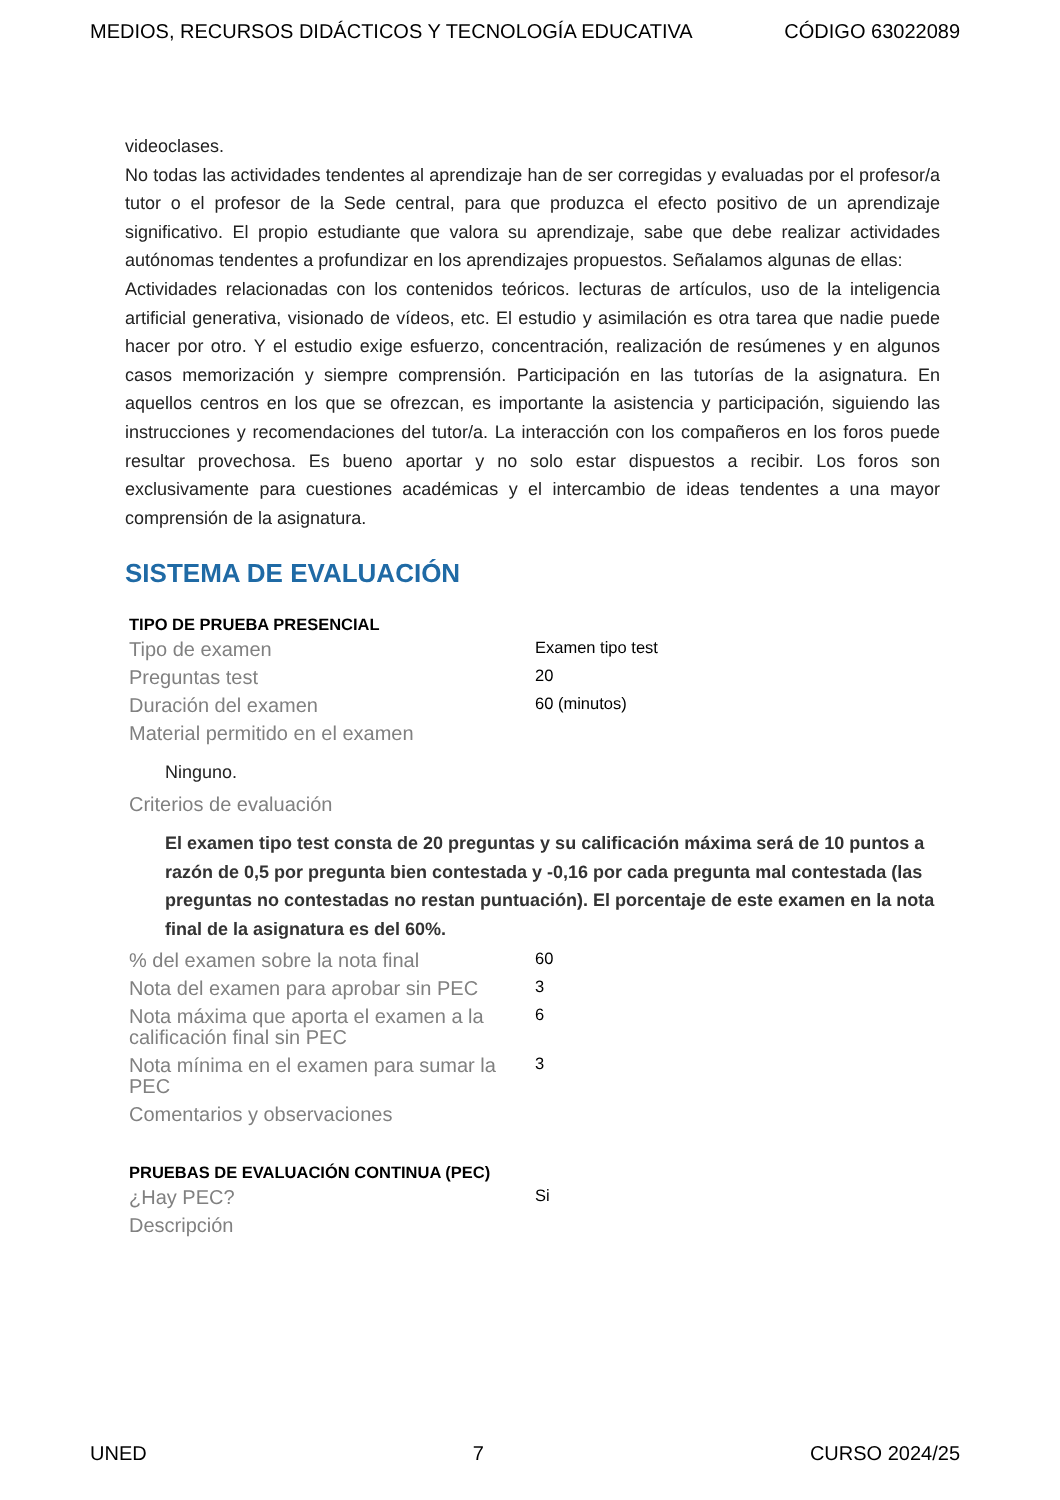MEDIOS, RECURSOS DIDÁCTICOS Y TECNOLOGÍA EDUCATIVA CÓDIGO 63022089
videoclases.
No todas las actividades tendentes al aprendizaje han de ser corregidas y evaluadas por el profesor/a tutor o el profesor de la Sede central, para que produzca el efecto positivo de un aprendizaje significativo. El propio estudiante que valora su aprendizaje, sabe que debe realizar actividades autónomas tendentes a profundizar en los aprendizajes propuestos. Señalamos algunas de ellas:
Actividades relacionadas con los contenidos teóricos. lecturas de artículos, uso de la inteligencia artificial generativa, visionado de vídeos, etc. El estudio y asimilación es otra tarea que nadie puede hacer por otro. Y el estudio exige esfuerzo, concentración, realización de resúmenes y en algunos casos memorización y siempre comprensión. Participación en las tutorías de la asignatura. En aquellos centros en los que se ofrezcan, es importante la asistencia y participación, siguiendo las instrucciones y recomendaciones del tutor/a. La interacción con los compañeros en los foros puede resultar provechosa. Es bueno aportar y no solo estar dispuestos a recibir. Los foros son exclusivamente para cuestiones académicas y el intercambio de ideas tendentes a una mayor comprensión de la asignatura.
SISTEMA DE EVALUACIÓN
TIPO DE PRUEBA PRESENCIAL
| Tipo de examen | Examen tipo test |
| Preguntas test | 20 |
| Duración del examen | 60 (minutos) |
| Material permitido en el examen | |
Ninguno.
| Criterios de evaluación | |
El examen tipo test consta de 20 preguntas y su calificación máxima será de 10 puntos a razón de 0,5 por pregunta bien contestada y -0,16 por cada pregunta mal contestada (las preguntas no contestadas no restan puntuación). El porcentaje de este examen en la nota final de la asignatura es del 60%.
| % del examen sobre la nota final | 60 |
| Nota del examen para aprobar sin PEC | 3 |
| Nota máxima que aporta el examen a la calificación final sin PEC | 6 |
| Nota mínima en el examen para sumar la PEC | 3 |
| Comentarios y observaciones | |
PRUEBAS DE EVALUACIÓN CONTINUA (PEC)
| ¿Hay PEC? | Si |
| Descripción | |
UNED 7 CURSO 2024/25